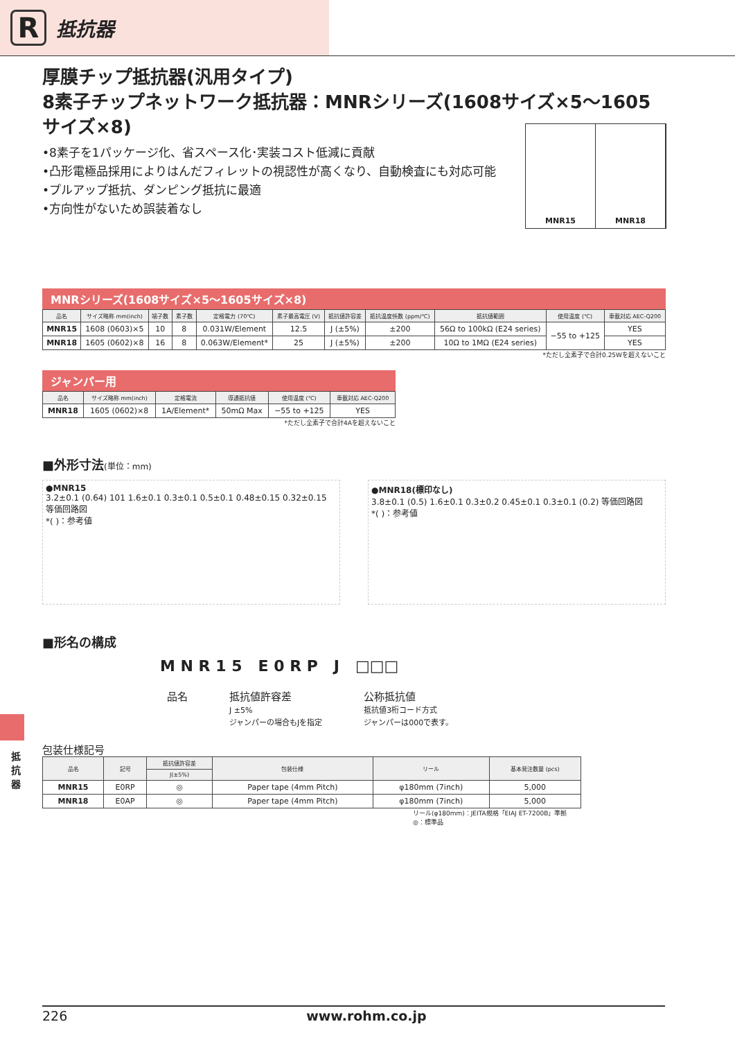R
抵抗器
厚膜チップ抵抗器(汎用タイプ)
8素子チップネットワーク抵抗器：MNRシリーズ(1608サイズ×5～1605サイズ×8)
•8素子を1パッケージ化、省スペース化･実装コスト低減に貢献
•凸形電極品採用によりはんだフィレットの視認性が高くなり、自動検査にも対応可能
•プルアップ抵抗、ダンピング抵抗に最適
•方向性がないため誤装着なし
MNR15 MNR18
MNRシリーズ(1608サイズ×5～1605サイズ×8)
| 品名 | サイズ略称 mm(inch) | 端子数 | 素子数 | 定格電力 (70℃) | 素子最高電圧 (V) | 抵抗値許容差 | 抵抗温度係数 (ppm/℃) | 抵抗値範囲 | 使用温度 (℃) | 車載対応 AEC-Q200 |
| --- | --- | --- | --- | --- | --- | --- | --- | --- | --- | --- |
| MNR15 | 1608 (0603)×5 | 10 | 8 | 0.031W/Element | 12.5 | J (±5%) | ±200 | 56Ω to 100kΩ (E24 series) | −55 to +125 | YES |
| MNR18 | 1605 (0602)×8 | 16 | 8 | 0.063W/Element* | 25 | J (±5%) | ±200 | 10Ω to 1MΩ (E24 series) | | YES |
*ただし全素子で合計0.25Wを超えないこと
ジャンパー用
| 品名 | サイズ略称 mm(inch) | 定格電流 | 導通抵抗値 | 使用温度 (℃) | 車載対応 AEC-Q200 |
| --- | --- | --- | --- | --- | --- |
| MNR18 | 1605 (0602)×8 | 1A/Element* | 50mΩ Max | −55 to +125 | YES |
*ただし全素子で合計4Aを超えないこと
■外形寸法(単位：mm)
●MNR15
3.2±0.1 (0.64) 101 1.6±0.1 0.3±0.1 0.5±0.1 0.48±0.15 0.32±0.15 等価回路図
*( )：参考値
●MNR18(標印なし)
3.8±0.1 (0.5) 1.6±0.1 0.3±0.2 0.45±0.1 0.3±0.1 (0.2) 等価回路図
*( )：参考値
■形名の構成
M N R 1 5 E 0 R P J □□□
品名 抵抗値許容差
J ±5%
ジャンパーの場合もJを指定
公称抵抗値
抵抗値3桁コード方式
ジャンパーは000で表す。
包装仕様記号
| 品名 | 記号 | 抵抗値許容差 | 包装仕様 | リール | 基本発注数量 (pcs) |
| --- | --- | --- | --- | --- | --- |
| | | J(±5%) | | | |
| MNR15 | E0RP | ◎ | Paper tape (4mm Pitch) | φ180mm (7inch) | 5,000 |
| MNR18 | E0AP | ◎ | Paper tape (4mm Pitch) | φ180mm (7inch) | 5,000 |
リール(φ180mm)：JEITA規格「EIAJ ET-7200B」準拠
◎：標準品
抵抗器
226 www.rohm.co.jp